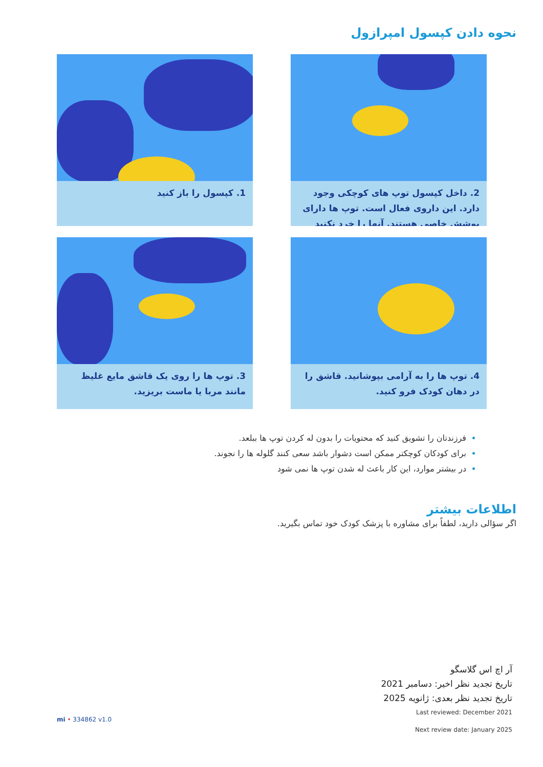نحوه دادن کپسول امپرازول
2. داخل کپسول توپ های کوچکی وجود دارد. این داروی فعال است. توپ ها دارای پوشش خاصی هستند. آنها را خرد نکنید
1. کپسول را باز کنید
4. توپ ها را به آرامی بپوشانید. قاشق را در دهان کودک فرو کنید.
3. توپ ها را روی یک قاشق مایع غلیظ مانند مربا یا ماست بریزید.
فرزندتان را تشویق کنید که محتویات را بدون له کردن توپ ها ببلعد.
برای کودکان کوچکتر ممکن است دشوار باشد سعی کنند گلوله ها را نجوند.
در بیشتر موارد، این کار باعث له شدن توپ ها نمی شود
اطلاعات بیشتر
اگر سؤالی دارید، لطفاً برای مشاوره با پزشک کودک خود تماس بگیرید.
آر اچ اس گلاسگو
تاریخ تجدید نظر اخیر: دسامبر 2021
تاریخ تجدید نظر بعدی: ژانویه 2025
Last reviewed: December 2021
Next review date: January 2025
mi • 334862 v1.0